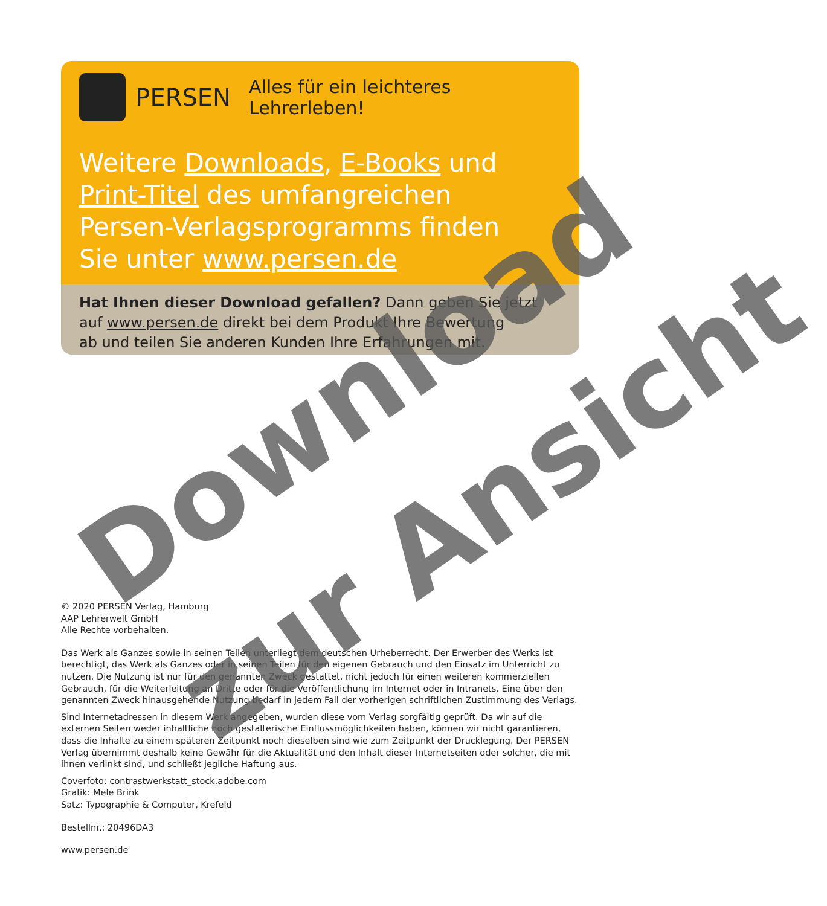PERSEN Alles für ein leichteres Lehrerleben!
Weitere Downloads, E-Books und
Print-Titel des umfangreichen
Persen-Verlagsprogramms finden
Sie unter www.persen.de
Hat Ihnen dieser Download gefallen? Dann geben Sie jetzt
auf www.persen.de direkt bei dem Produkt Ihre Bewertung
ab und teilen Sie anderen Kunden Ihre Erfahrungen mit.
© 2020 PERSEN Verlag, Hamburg
AAP Lehrerwelt GmbH
Alle Rechte vorbehalten.
Das Werk als Ganzes sowie in seinen Teilen unterliegt dem deutschen Urheberrecht. Der Erwerber des Werks ist berechtigt, das Werk als Ganzes oder in seinen Teilen für den eigenen Gebrauch und den Einsatz im Unterricht zu nutzen. Die Nutzung ist nur für den genannten Zweck gestattet, nicht jedoch für einen weiteren kommerziellen Gebrauch, für die Weiterleitung an Dritte oder für die Veröffentlichung im Internet oder in Intranets. Eine über den genannten Zweck hinausgehende Nutzung bedarf in jedem Fall der vorherigen schriftlichen Zustimmung des Verlags.
Sind Internetadressen in diesem Werk angegeben, wurden diese vom Verlag sorgfältig geprüft. Da wir auf die externen Seiten weder inhaltliche noch gestalterische Einflussmöglichkeiten haben, können wir nicht garantieren, dass die Inhalte zu einem späteren Zeitpunkt noch dieselben sind wie zum Zeitpunkt der Drucklegung. Der PERSEN Verlag übernimmt deshalb keine Gewähr für die Aktualität und den Inhalt dieser Internetseiten oder solcher, die mit ihnen verlinkt sind, und schließt jegliche Haftung aus.
Coverfoto: contrastwerkstatt_stock.adobe.com
Grafik: Mele Brink
Satz: Typographie & Computer, Krefeld
Bestellnr.: 20496DA3
www.persen.de
Download
zur Ansicht